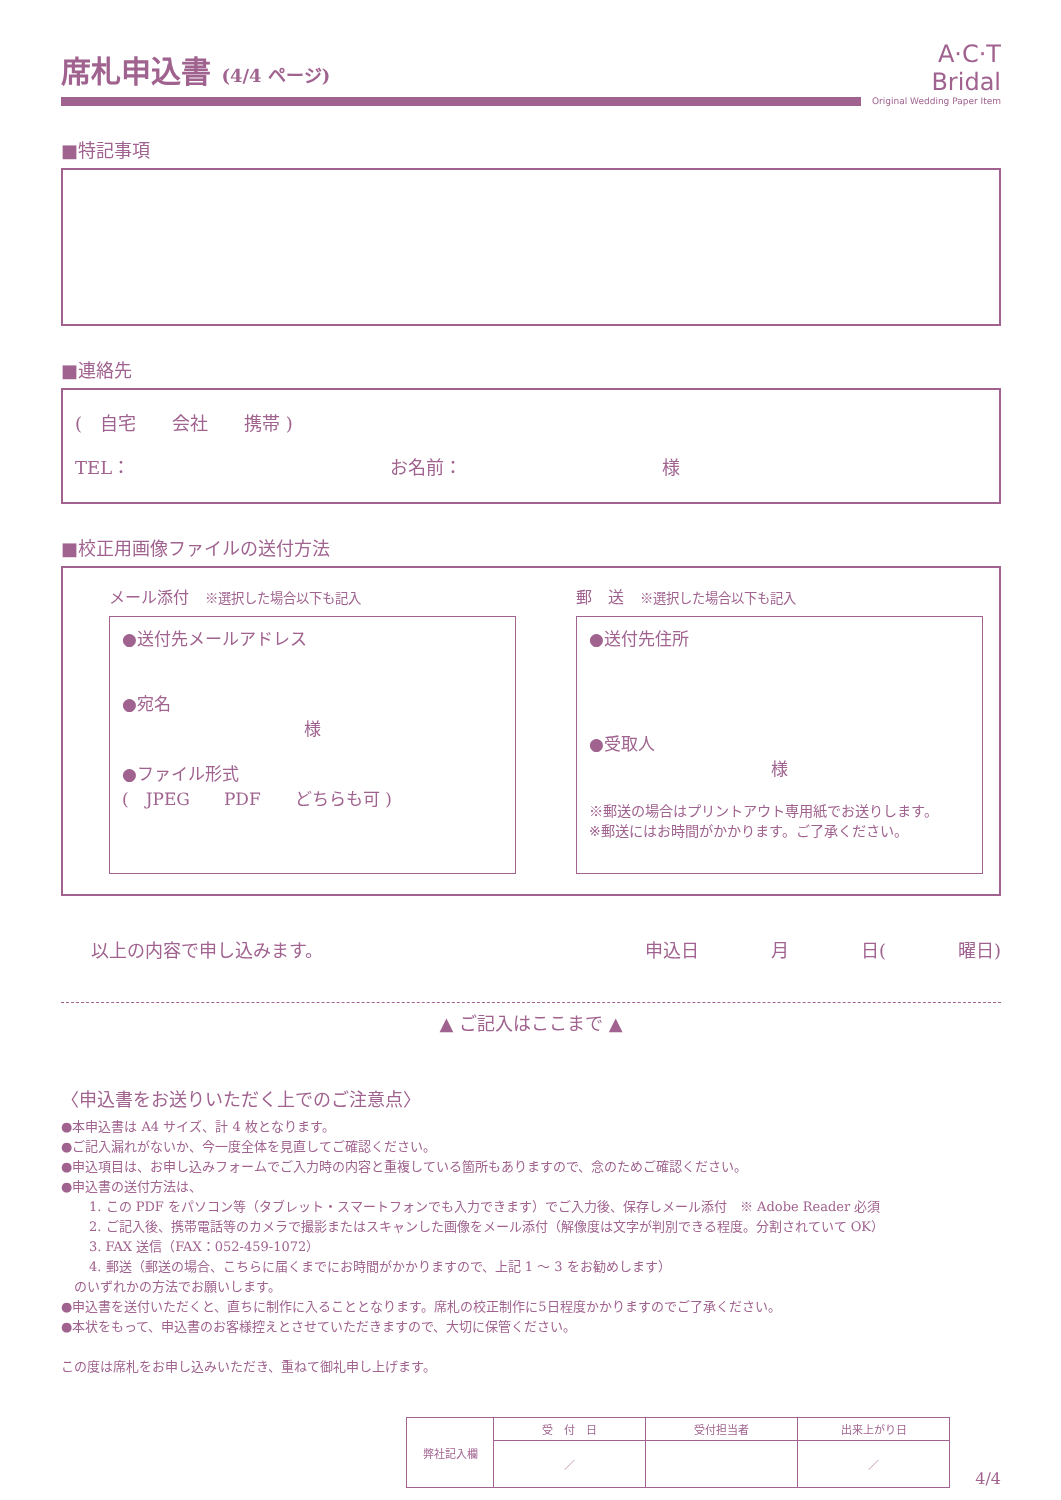席札申込書 (4/4 ページ)
A·C·T Bridal
Original Wedding Paper Item
■特記事項
■連絡先
(　自宅　　会社　　携帯 )
TEL： お名前： 様
■校正用画像ファイルの送付方法
メール添付　※選択した場合以下も記入
●送付先メールアドレス
●宛名
様
●ファイル形式
(　JPEG　　PDF　　どちらも可 )
郵　送　※選択した場合以下も記入
●送付先住所
●受取人
様
※郵送の場合はプリントアウト専用紙でお送りします。
※郵送にはお時間がかかります。ご了承ください。
以上の内容で申し込みます。 申込日　　　　月　　　　日(　　　　曜日)
▲ ご記入はここまで ▲
〈申込書をお送りいただく上でのご注意点〉
●本申込書は A4 サイズ、計 4 枚となります。
●ご記入漏れがないか、今一度全体を見直してご確認ください。
●申込項目は、お申し込みフォームでご入力時の内容と重複している箇所もありますので、念のためご確認ください。
●申込書の送付方法は、
1. この PDF をパソコン等（タブレット・スマートフォンでも入力できます）でご入力後、保存しメール添付　※ Adobe Reader 必須
2. ご記入後、携帯電話等のカメラで撮影またはスキャンした画像をメール添付（解像度は文字が判別できる程度。分割されていて OK）
3. FAX 送信（FAX：052-459-1072）
4. 郵送（郵送の場合、こちらに届くまでにお時間がかかりますので、上記 1 ～ 3 をお勧めします）
　のいずれかの方法でお願いします。
●申込書を送付いただくと、直ちに制作に入ることとなります。席札の校正制作に5日程度かかりますのでご了承ください。
●本状をもって、申込書のお客様控えとさせていただきますので、大切に保管ください。
この度は席札をお申し込みいただき、重ねて御礼申し上げます。
| 弊社記入欄 | 受 付 日 | 受付担当者 | 出来上がり日 |
| | ／ | | ／ |
4/4